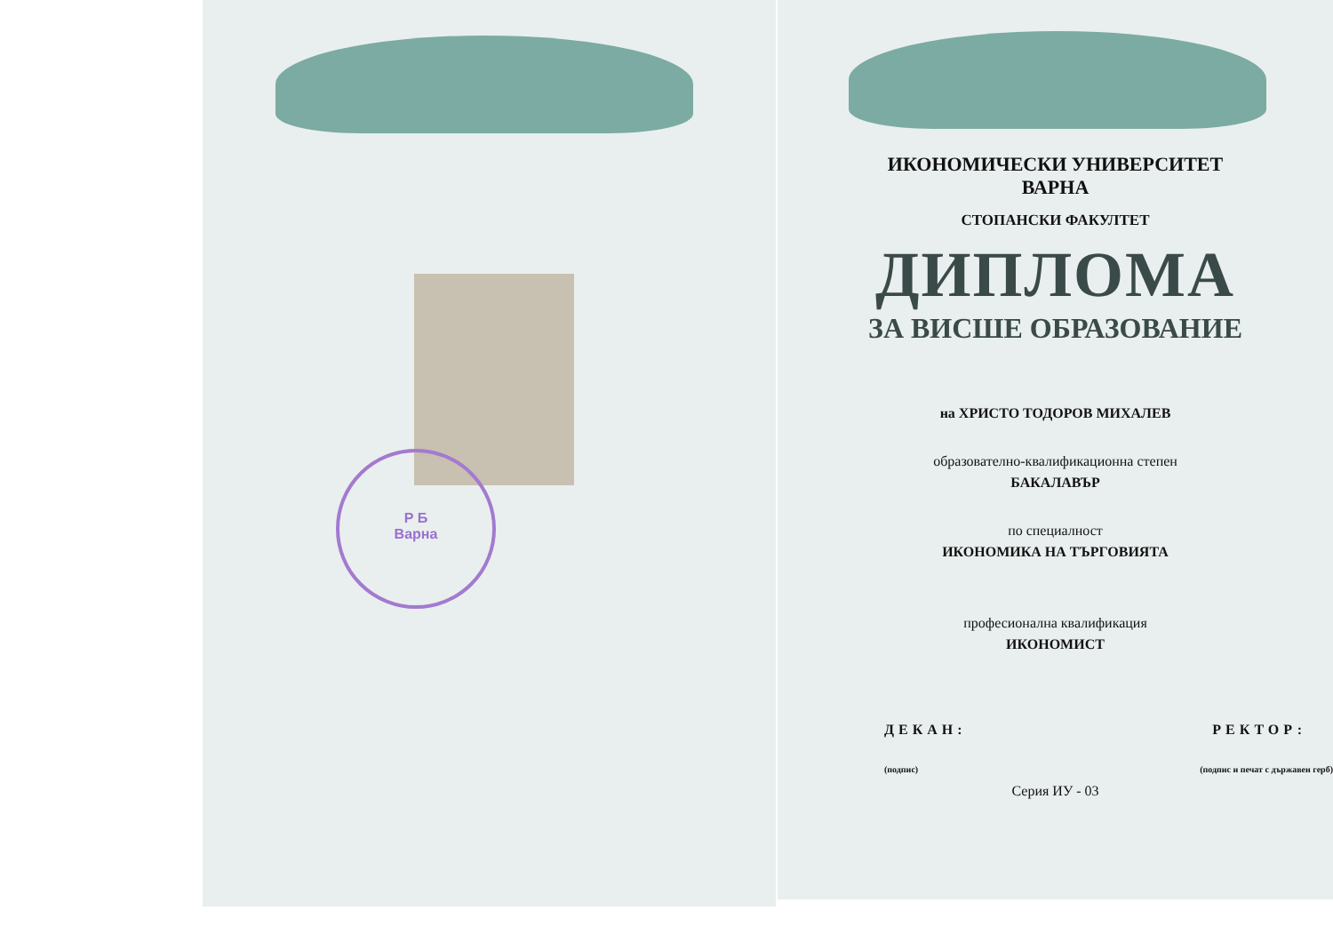Р Б
Варна
ИКОНОМИЧЕСКИ УНИВЕРСИТЕТ
ВАРНА
СТОПАНСКИ ФАКУЛТЕТ
ДИПЛОМА
ЗА ВИСШЕ ОБРАЗОВАНИЕ
на ХРИСТО ТОДОРОВ МИХАЛЕВ
образователно-квалификационна степен
БАКАЛАВЪР
по специалност
ИКОНОМИКА НА ТЪРГОВИЯТА
професионална квалификация
ИКОНОМИСТ
ДЕКАН: РЕКТОР:
(подпис) (подпис и печат с държавен герб)
Серия ИУ - 03